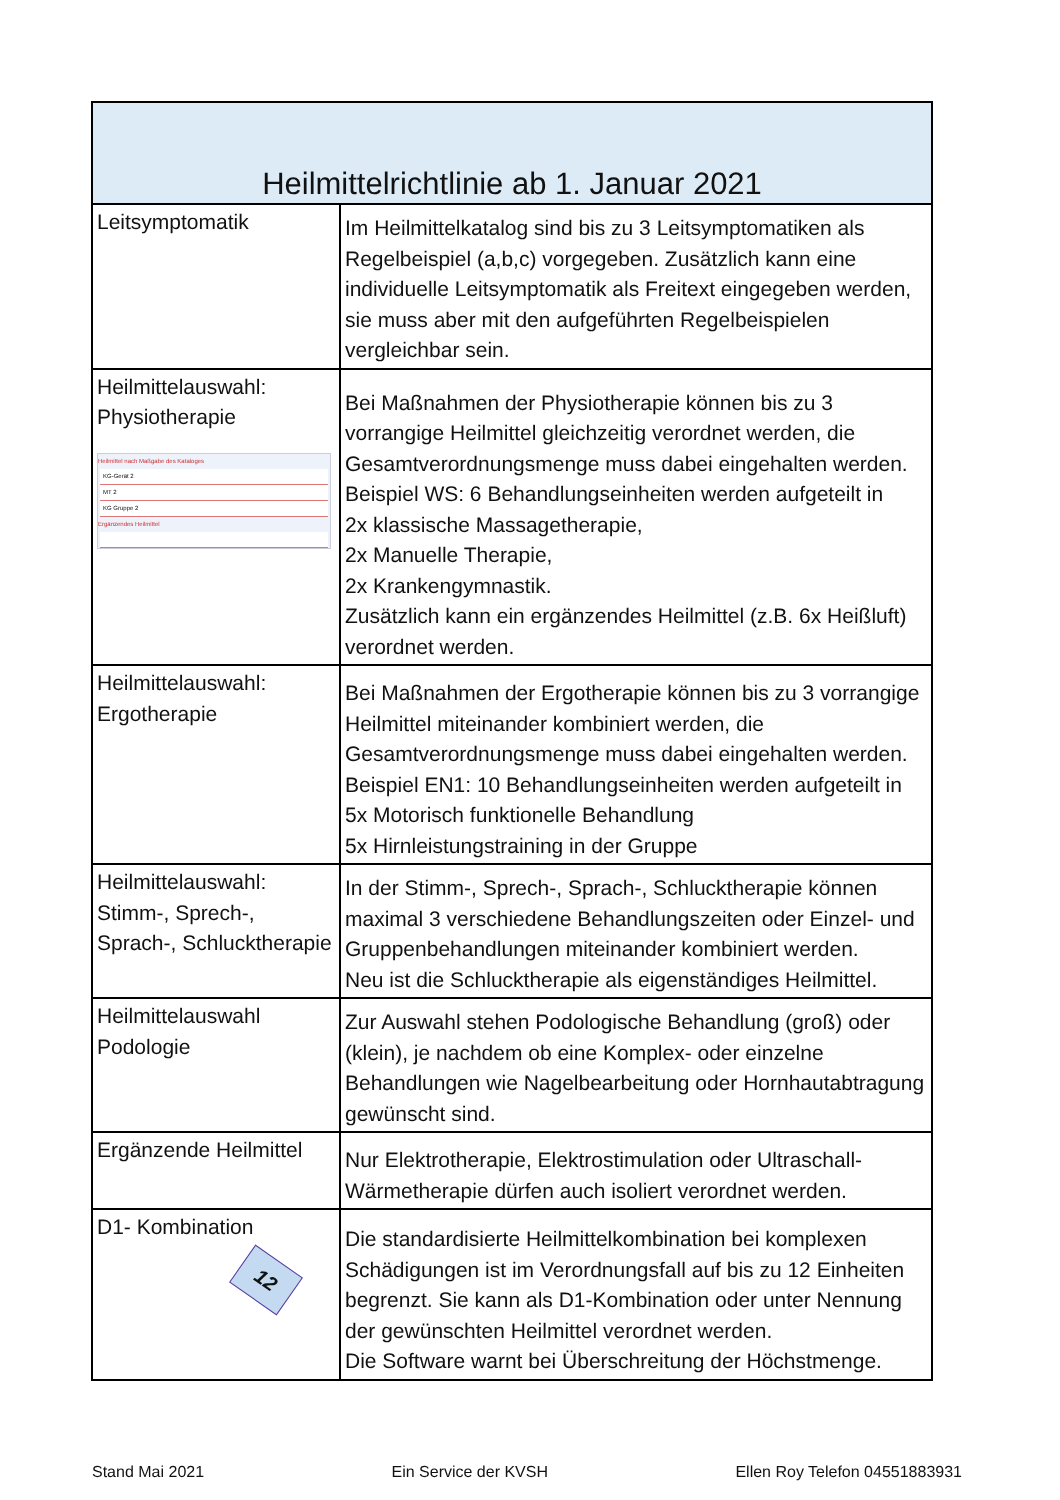| Heilmittelrichtlinie ab 1. Januar 2021 | |
| Leitsymptomatik | Im Heilmittelkatalog sind bis zu 3 Leitsymptomatiken als Regelbeispiel (a,b,c) vorgegeben. Zusätzlich kann eine individuelle Leitsymptomatik als Freitext eingegeben werden, sie muss aber mit den aufgeführten Regelbeispielen vergleichbar sein. |
| Heilmittelauswahl: Physiotherapie Heilmittel nach Maßgabe des Kataloges KG-Gerät 2 MT 2 KG Gruppe 2 Ergänzendes Heilmittel | Bei Maßnahmen der Physiotherapie können bis zu 3 vorrangige Heilmittel gleichzeitig verordnet werden, die Gesamtverordnungsmenge muss dabei eingehalten werden. Beispiel WS: 6 Behandlungseinheiten werden aufgeteilt in 2x klassische Massagetherapie, 2x Manuelle Therapie, 2x Krankengymnastik. Zusätzlich kann ein ergänzendes Heilmittel (z.B. 6x Heißluft) verordnet werden. |
| Heilmittelauswahl: Ergotherapie | Bei Maßnahmen der Ergotherapie können bis zu 3 vorrangige Heilmittel miteinander kombiniert werden, die Gesamtverordnungsmenge muss dabei eingehalten werden. Beispiel EN1: 10 Behandlungseinheiten werden aufgeteilt in 5x Motorisch funktionelle Behandlung 5x Hirnleistungstraining in der Gruppe |
| Heilmittelauswahl: Stimm-, Sprech-, Sprach-, Schlucktherapie | In der Stimm-, Sprech-, Sprach-, Schlucktherapie können maximal 3 verschiedene Behandlungszeiten oder Einzel- und Gruppenbehandlungen miteinander kombiniert werden. Neu ist die Schlucktherapie als eigenständiges Heilmittel. |
| Heilmittelauswahl Podologie | Zur Auswahl stehen Podologische Behandlung (groß) oder (klein), je nachdem ob eine Komplex- oder einzelne Behandlungen wie Nagelbearbeitung oder Hornhautabtragung gewünscht sind. |
| Ergänzende Heilmittel | Nur Elektrotherapie, Elektrostimulation oder Ultraschall-Wärmetherapie dürfen auch isoliert verordnet werden. |
| D1- Kombination 12 | Die standardisierte Heilmittelkombination bei komplexen Schädigungen ist im Verordnungsfall auf bis zu 12 Einheiten begrenzt. Sie kann als D1-Kombination oder unter Nennung der gewünschten Heilmittel verordnet werden. Die Software warnt bei Überschreitung der Höchstmenge. |
Stand Mai 2021 Ein Service der KVSH Ellen Roy Telefon 04551883931